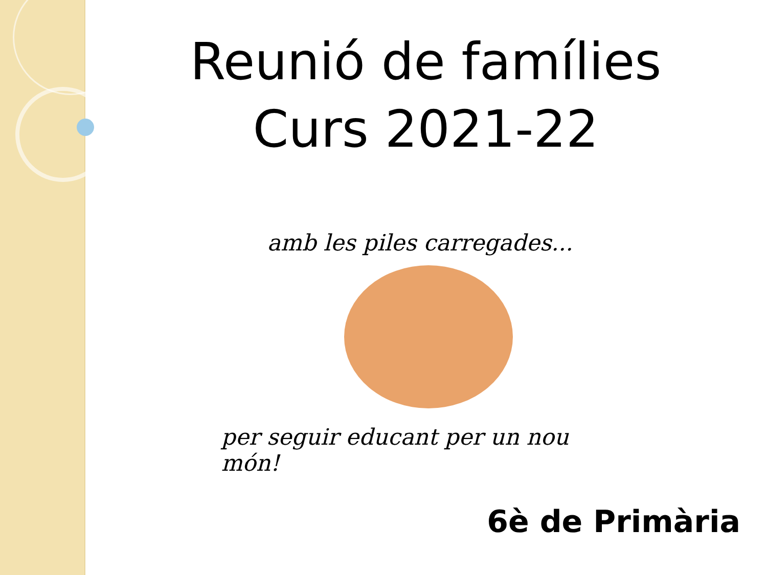Reunió de famílies
Curs 2021-22
amb les piles carregades...
per seguir educant per un nou món!
6è de Primària